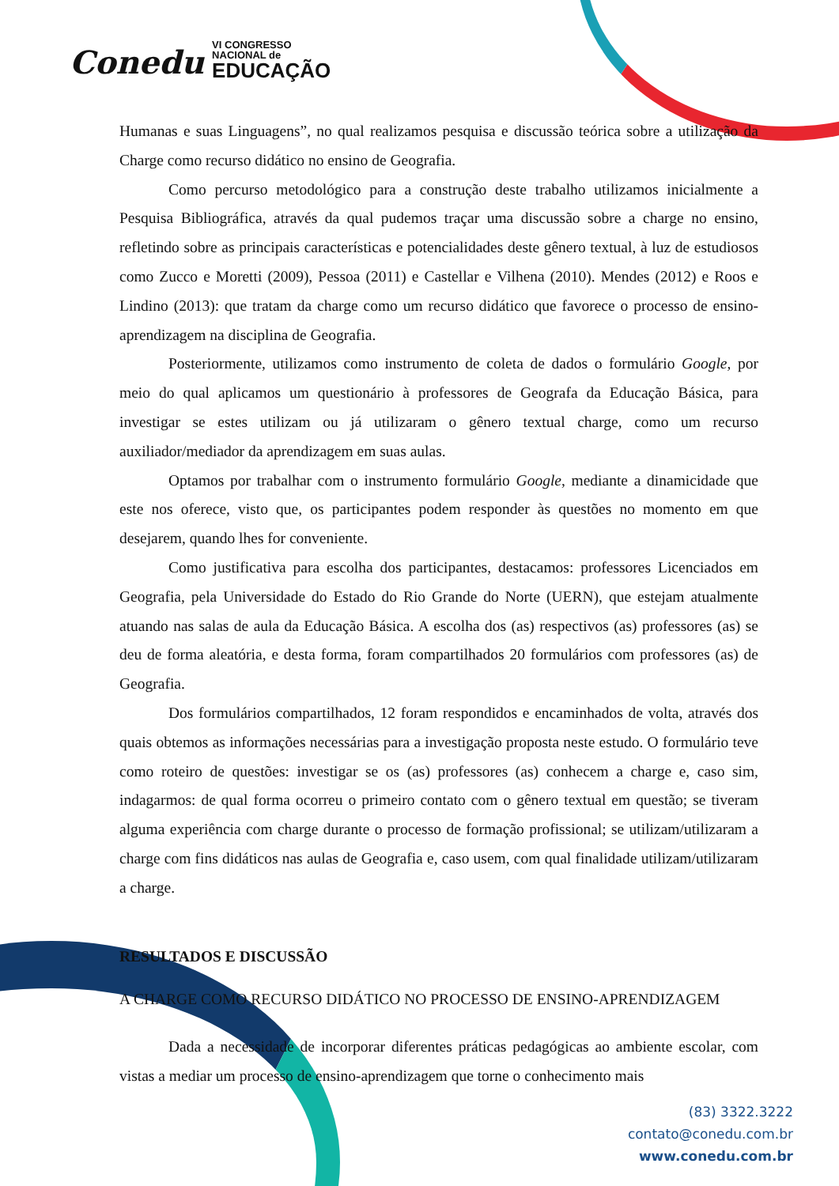Conedu VI CONGRESSO
NACIONAL de EDUCAÇÃO
Humanas e suas Linguagens”, no qual realizamos pesquisa e discussão teórica sobre a utilização da Charge como recurso didático no ensino de Geografia.
Como percurso metodológico para a construção deste trabalho utilizamos inicialmente a Pesquisa Bibliográfica, através da qual pudemos traçar uma discussão sobre a charge no ensino, refletindo sobre as principais características e potencialidades deste gênero textual, à luz de estudiosos como Zucco e Moretti (2009), Pessoa (2011) e Castellar e Vilhena (2010). Mendes (2012) e Roos e Lindino (2013): que tratam da charge como um recurso didático que favorece o processo de ensino-aprendizagem na disciplina de Geografia.
Posteriormente, utilizamos como instrumento de coleta de dados o formulário Google, por meio do qual aplicamos um questionário à professores de Geografa da Educação Básica, para investigar se estes utilizam ou já utilizaram o gênero textual charge, como um recurso auxiliador/mediador da aprendizagem em suas aulas.
Optamos por trabalhar com o instrumento formulário Google, mediante a dinamicidade que este nos oferece, visto que, os participantes podem responder às questões no momento em que desejarem, quando lhes for conveniente.
Como justificativa para escolha dos participantes, destacamos: professores Licenciados em Geografia, pela Universidade do Estado do Rio Grande do Norte (UERN), que estejam atualmente atuando nas salas de aula da Educação Básica. A escolha dos (as) respectivos (as) professores (as) se deu de forma aleatória, e desta forma, foram compartilhados 20 formulários com professores (as) de Geografia.
Dos formulários compartilhados, 12 foram respondidos e encaminhados de volta, através dos quais obtemos as informações necessárias para a investigação proposta neste estudo. O formulário teve como roteiro de questões: investigar se os (as) professores (as) conhecem a charge e, caso sim, indagarmos: de qual forma ocorreu o primeiro contato com o gênero textual em questão; se tiveram alguma experiência com charge durante o processo de formação profissional; se utilizam/utilizaram a charge com fins didáticos nas aulas de Geografia e, caso usem, com qual finalidade utilizam/utilizaram a charge.
RESULTADOS E DISCUSSÃO
A CHARGE COMO RECURSO DIDÁTICO NO PROCESSO DE ENSINO-APRENDIZAGEM
Dada a necessidade de incorporar diferentes práticas pedagógicas ao ambiente escolar, com vistas a mediar um processo de ensino-aprendizagem que torne o conhecimento mais
(83) 3322.3222
contato@conedu.com.br
www.conedu.com.br